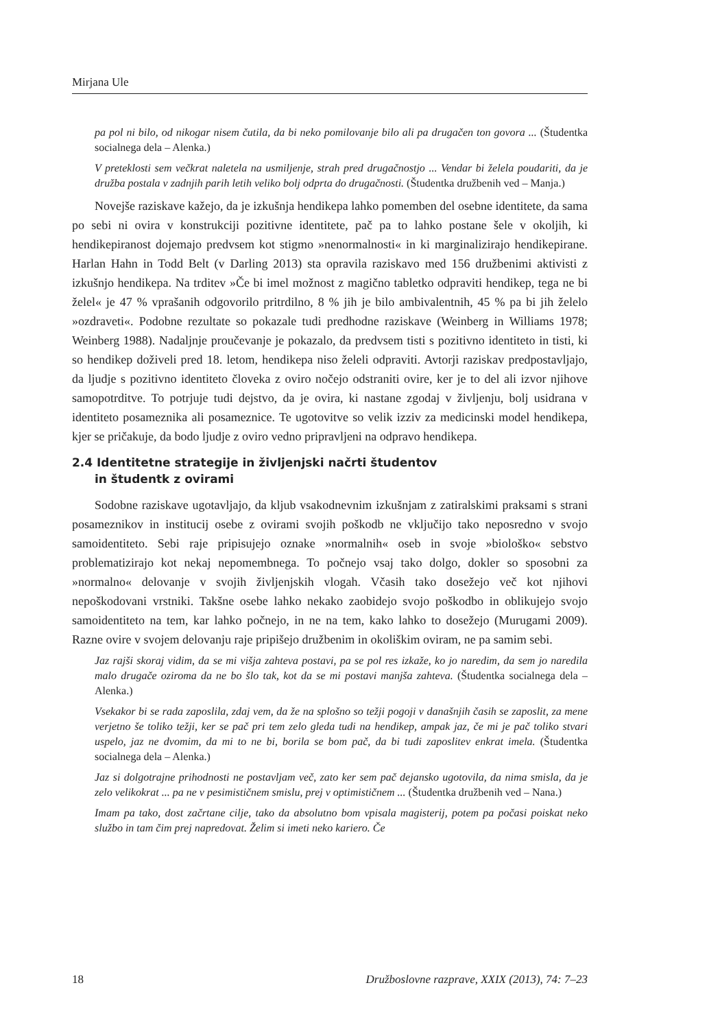Mirjana Ule
pa pol ni bilo, od nikogar nisem čutila, da bi neko pomilovanje bilo ali pa drugačen ton govora ... (Študentka socialnega dela – Alenka.)
V preteklosti sem večkrat naletela na usmiljenje, strah pred drugačnostjo ... Vendar bi želela poudariti, da je družba postala v zadnjih parih letih veliko bolj odprta do drugačnosti. (Študentka družbenih ved – Manja.)
Novejše raziskave kažejo, da je izkušnja hendikepa lahko pomemben del osebne identitete, da sama po sebi ni ovira v konstrukciji pozitivne identitete, pač pa to lahko postane šele v okoljih, ki hendikepiranost dojemajo predvsem kot stigmo »nenormalnosti« in ki marginalizirajo hendikepirane. Harlan Hahn in Todd Belt (v Darling 2013) sta opravila raziskavo med 156 družbenimi aktivisti z izkušnjo hendikepa. Na trditev »Če bi imel možnost z magično tabletko odpraviti hendikep, tega ne bi želel« je 47 % vprašanih odgovorilo pritrdilno, 8 % jih je bilo ambivalentnih, 45 % pa bi jih želelo »ozdraveti«. Podobne rezultate so pokazale tudi predhodne raziskave (Weinberg in Williams 1978; Weinberg 1988). Nadaljnje proučevanje je pokazalo, da predvsem tisti s pozitivno identiteto in tisti, ki so hendikep doživeli pred 18. letom, hendikepa niso želeli odpraviti. Avtorji raziskav predpostavljajo, da ljudje s pozitivno identiteto človeka z oviro nočejo odstraniti ovire, ker je to del ali izvor njihove samopotrditve. To potrjuje tudi dejstvo, da je ovira, ki nastane zgodaj v življenju, bolj usidrana v identiteto posameznika ali posameznice. Te ugotovitve so velik izziv za medicinski model hendikepa, kjer se pričakuje, da bodo ljudje z oviro vedno pripravljeni na odpravo hendikepa.
2.4 Identitetne strategije in življenjski načrti študentov
in študentk z ovirami
Sodobne raziskave ugotavljajo, da kljub vsakodnevnim izkušnjam z zatiralskimi praksami s strani posameznikov in institucij osebe z ovirami svojih poškodb ne vključijo tako neposredno v svojo samoidentiteto. Sebi raje pripisujejo oznake »normalnih« oseb in svoje »biološko« sebstvo problematizirajo kot nekaj nepomembnega. To počnejo vsaj tako dolgo, dokler so sposobni za »normalno« delovanje v svojih življenjskih vlogah. Včasih tako dosežejo več kot njihovi nepoškodovani vrstniki. Takšne osebe lahko nekako zaobidejo svojo poškodbo in oblikujejo svojo samoidentiteto na tem, kar lahko počnejo, in ne na tem, kako lahko to dosežejo (Murugami 2009). Razne ovire v svojem delovanju raje pripišejo družbenim in okoliškim oviram, ne pa samim sebi.
Jaz rajši skoraj vidim, da se mi višja zahteva postavi, pa se pol res izkaže, ko jo naredim, da sem jo naredila malo drugače oziroma da ne bo šlo tak, kot da se mi postavi manjša zahteva. (Študentka socialnega dela – Alenka.)
Vsekakor bi se rada zaposlila, zdaj vem, da že na splošno so težji pogoji v današnjih časih se zaposlit, za mene verjetno še toliko težji, ker se pač pri tem zelo gleda tudi na hendikep, ampak jaz, če mi je pač toliko stvari uspelo, jaz ne dvomim, da mi to ne bi, borila se bom pač, da bi tudi zaposlitev enkrat imela. (Študentka socialnega dela – Alenka.)
Jaz si dolgotrajne prihodnosti ne postavljam več, zato ker sem pač dejansko ugotovila, da nima smisla, da je zelo velikokrat ... pa ne v pesimističnem smislu, prej v optimističnem ... (Študentka družbenih ved – Nana.)
Imam pa tako, dost začrtane cilje, tako da absolutno bom vpisala magisterij, potem pa počasi poiskat neko službo in tam čim prej napredovat. Želim si imeti neko kariero. Če
18 Družboslovne razprave, XXIX (2013), 74: 7–23